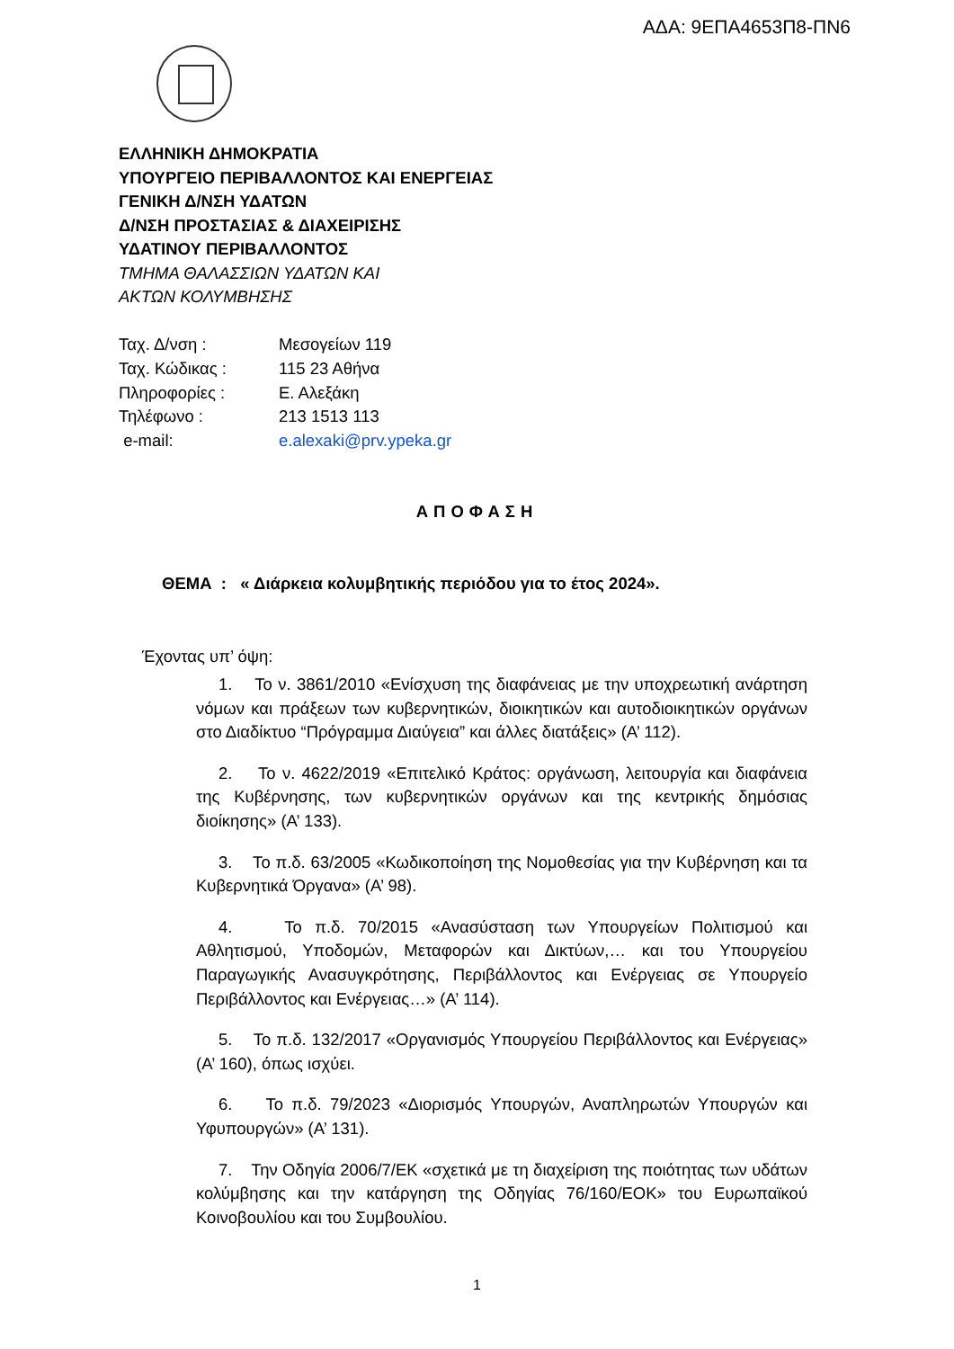ΑΔΑ: 9ΕΠΑ4653Π8-ΠΝ6
ΕΛΛΗΝΙΚΗ ΔΗΜΟΚΡΑΤΙΑ
ΥΠΟΥΡΓΕΙΟ ΠΕΡΙΒΑΛΛΟΝΤΟΣ ΚΑΙ ΕΝΕΡΓΕΙΑΣ
ΓΕΝΙΚΗ Δ/ΝΣΗ ΥΔΑΤΩΝ
Δ/ΝΣΗ ΠΡΟΣΤΑΣΙΑΣ & ΔΙΑΧΕΙΡΙΣΗΣ
ΥΔΑΤΙΝΟΥ ΠΕΡΙΒΑΛΛΟΝΤΟΣ
ΤΜΗΜΑ ΘΑΛΑΣΣΙΩΝ ΥΔΑΤΩΝ ΚΑΙ
ΑΚΤΩΝ ΚΟΛΥΜΒΗΣΗΣ
| Ταχ. Δ/νση : | Μεσογείων 119 |
| Ταχ. Κώδικας : | 115 23 Αθήνα |
| Πληροφορίες : | Ε. Αλεξάκη |
| Τηλέφωνο : | 213 1513 113 |
| e-mail: | e.alexaki@prv.ypeka.gr |
ΑΠΟΦΑΣΗ
ΘΕΜΑ : « Διάρκεια κολυμβητικής περιόδου για το έτος 2024».
Έχοντας υπ’ όψη:
1. Το ν. 3861/2010 «Ενίσχυση της διαφάνειας με την υποχρεωτική ανάρτηση νόμων και πράξεων των κυβερνητικών, διοικητικών και αυτοδιοικητικών οργάνων στο Διαδίκτυο “Πρόγραμμα Διαύγεια” και άλλες διατάξεις» (Α’ 112).
2. Το ν. 4622/2019 «Επιτελικό Κράτος: οργάνωση, λειτουργία και διαφάνεια της Κυβέρνησης, των κυβερνητικών οργάνων και της κεντρικής δημόσιας διοίκησης» (Α’ 133).
3. Το π.δ. 63/2005 «Κωδικοποίηση της Νομοθεσίας για την Κυβέρνηση και τα Κυβερνητικά Όργανα» (Α’ 98).
4. Το π.δ. 70/2015 «Ανασύσταση των Υπουργείων Πολιτισμού και Αθλητισμού, Υποδομών, Μεταφορών και Δικτύων,… και του Υπουργείου Παραγωγικής Ανασυγκρότησης, Περιβάλλοντος και Ενέργειας σε Υπουργείο Περιβάλλοντος και Ενέργειας…» (Α’ 114).
5. Το π.δ. 132/2017 «Οργανισμός Υπουργείου Περιβάλλοντος και Ενέργειας» (Α’ 160), όπως ισχύει.
6. Το π.δ. 79/2023 «Διορισμός Υπουργών, Αναπληρωτών Υπουργών και Υφυπουργών» (Α’ 131).
7. Την Οδηγία 2006/7/ΕΚ «σχετικά με τη διαχείριση της ποιότητας των υδάτων κολύμβησης και την κατάργηση της Οδηγίας 76/160/ΕΟΚ» του Ευρωπαϊκού Κοινοβουλίου και του Συμβουλίου.
1